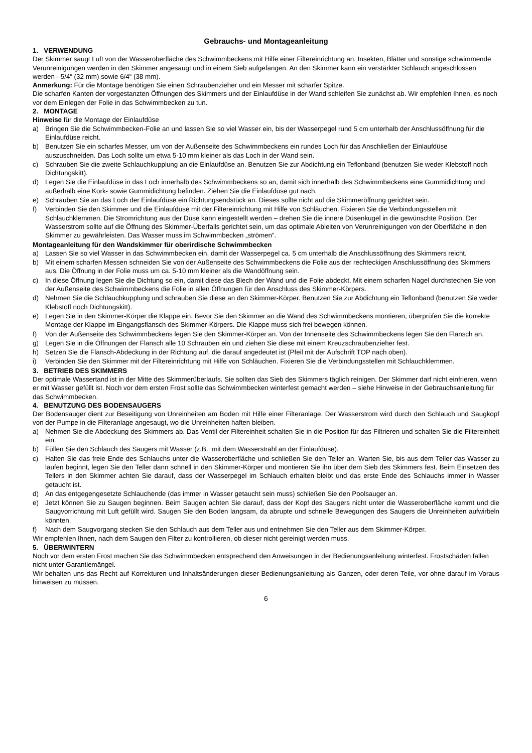Gebrauchs- und Montageanleitung
1. VERWENDUNG
Der Skimmer saugt Luft von der Wasseroberfläche des Schwimmbeckens mit Hilfe einer Filtereinrichtung an. Insekten, Blätter und sonstige schwimmende Verunreinigungen werden in den Skimmer angesaugt und in einem Sieb aufgefangen. An den Skimmer kann ein verstärkter Schlauch angeschlossen werden - 5/4“ (32 mm) sowie 6/4“ (38 mm).
Anmerkung: Für die Montage benötigen Sie einen Schraubenzieher und ein Messer mit scharfer Spitze.
Die scharfen Kanten der vorgestanzten Öffnungen des Skimmers und der Einlaufdüse in der Wand schleifen Sie zunächst ab. Wir empfehlen Ihnen, es noch vor dem Einlegen der Folie in das Schwimmbecken zu tun.
2. MONTAGE
Hinweise für die Montage der Einlaufdüse
a) Bringen Sie die Schwimmbecken-Folie an und lassen Sie so viel Wasser ein, bis der Wasserpegel rund 5 cm unterhalb der Anschlussöffnung für die Einlaufdüse reicht.
b) Benutzen Sie ein scharfes Messer, um von der Außenseite des Schwimmbeckens ein rundes Loch für das Anschließen der Einlaufdüse auszuschneiden. Das Loch sollte um etwa 5-10 mm kleiner als das Loch in der Wand sein.
c) Schrauben Sie die zweite Schlauchkupplung an die Einlaufdüse an. Benutzen Sie zur Abdichtung ein Teflonband (benutzen Sie weder Klebstoff noch Dichtungskitt).
d) Legen Sie die Einlaufdüse in das Loch innerhalb des Schwimmbeckens so an, damit sich innerhalb des Schwimmbeckens eine Gummidichtung und außerhalb eine Kork- sowie Gummidichtung befinden. Ziehen Sie die Einlaufdüse gut nach.
e) Schrauben Sie an das Loch der Einlaufdüse ein Richtungsendstück an. Dieses sollte nicht auf die Skimmeröffnung gerichtet sein.
f) Verbinden Sie den Skimmer und die Einlaufdüse mit der Filtereinrichtung mit Hilfe von Schläuchen. Fixieren Sie die Verbindungsstellen mit Schlauchklemmen. Die Stromrichtung aus der Düse kann eingestellt werden – drehen Sie die innere Düsenkugel in die gewünschte Position. Der Wasserstrom sollte auf die Öffnung des Skimmer-Überfalls gerichtet sein, um das optimale Ableiten von Verunreinigungen von der Oberfläche in den Skimmer zu gewährleisten. Das Wasser muss im Schwimmbecken „strömen“.
Montageanleitung für den Wandskimmer für oberirdische Schwimmbecken
a) Lassen Sie so viel Wasser in das Schwimmbecken ein, damit der Wasserpegel ca. 5 cm unterhalb die Anschlussöffnung des Skimmers reicht.
b) Mit einem scharfen Messen schneiden Sie von der Außenseite des Schwimmbeckens die Folie aus der rechteckigen Anschlussöffnung des Skimmers aus. Die Öffnung in der Folie muss um ca. 5-10 mm kleiner als die Wandöffnung sein.
c) In diese Öffnung legen Sie die Dichtung so ein, damit diese das Blech der Wand und die Folie abdeckt. Mit einem scharfen Nagel durchstechen Sie von der Außenseite des Schwimmbeckens die Folie in allen Öffnungen für den Anschluss des Skimmer-Körpers.
d) Nehmen Sie die Schlauchkupplung und schrauben Sie diese an den Skimmer-Körper. Benutzen Sie zur Abdichtung ein Teflonband (benutzen Sie weder Klebstoff noch Dichtungskitt).
e) Legen Sie in den Skimmer-Körper die Klappe ein. Bevor Sie den Skimmer an die Wand des Schwimmbeckens montieren, überprüfen Sie die korrekte Montage der Klappe im Eingangsflansch des Skimmer-Körpers. Die Klappe muss sich frei bewegen können.
f) Von der Außenseite des Schwimmbeckens legen Sie den Skimmer-Körper an. Von der Innenseite des Schwimmbeckens legen Sie den Flansch an.
g) Legen Sie in die Öffnungen der Flansch alle 10 Schrauben ein und ziehen Sie diese mit einem Kreuzschraubenzieher fest.
h) Setzen Sie die Flansch-Abdeckung in der Richtung auf, die darauf angedeutet ist (Pfeil mit der Aufschrift TOP nach oben).
i) Verbinden Sie den Skimmer mit der Filtereinrichtung mit Hilfe von Schläuchen. Fixieren Sie die Verbindungsstellen mit Schlauchklemmen.
3. BETRIEB DES SKIMMERS
Der optimale Wassertand ist in der Mitte des Skimmerüberlaufs. Sie sollten das Sieb des Skimmers täglich reinigen. Der Skimmer darf nicht einfrieren, wenn er mit Wasser gefüllt ist. Noch vor dem ersten Frost sollte das Schwimmbecken winterfest gemacht werden – siehe Hinweise in der Gebrauchsanleitung für das Schwimmbecken.
4. BENUTZUNG DES BODENSAUGERS
Der Bodensauger dient zur Beseitigung von Unreinheiten am Boden mit Hilfe einer Filteranlage. Der Wasserstrom wird durch den Schlauch und Saugkopf von der Pumpe in die Filteranlage angesaugt, wo die Unreinheiten haften bleiben.
a) Nehmen Sie die Abdeckung des Skimmers ab. Das Ventil der Filtereinheit schalten Sie in die Position für das Filtrieren und schalten Sie die Filtereinheit ein.
b) Füllen Sie den Schlauch des Saugers mit Wasser (z.B.: mit dem Wasserstrahl an der Einlaufdüse).
c) Halten Sie das freie Ende des Schlauchs unter die Wasseroberfläche und schließen Sie den Teller an. Warten Sie, bis aus dem Teller das Wasser zu laufen beginnt, legen Sie den Teller dann schnell in den Skimmer-Körper und montieren Sie ihn über dem Sieb des Skimmers fest. Beim Einsetzen des Tellers in den Skimmer achten Sie darauf, dass der Wasserpegel im Schlauch erhalten bleibt und das erste Ende des Schlauchs immer in Wasser getaucht ist.
d) An das entgegengesetzte Schlauchende (das immer in Wasser getaucht sein muss) schließen Sie den Poolsauger an.
e) Jetzt können Sie zu Saugen beginnen. Beim Saugen achten Sie darauf, dass der Kopf des Saugers nicht unter die Wasseroberfläche kommt und die Saugvorrichtung mit Luft gefüllt wird. Saugen Sie den Boden langsam, da abrupte und schnelle Bewegungen des Saugers die Unreinheiten aufwirbeln könnten.
f) Nach dem Saugvorgang stecken Sie den Schlauch aus dem Teller aus und entnehmen Sie den Teller aus dem Skimmer-Körper.
Wir empfehlen Ihnen, nach dem Saugen den Filter zu kontrollieren, ob dieser nicht gereinigt werden muss.
5. ÜBERWINTERN
Noch vor dem ersten Frost machen Sie das Schwimmbecken entsprechend den Anweisungen in der Bedienungsanleitung winterfest. Frostschäden fallen nicht unter Garantiemängel.
Wir behalten uns das Recht auf Korrekturen und Inhaltsänderungen dieser Bedienungsanleitung als Ganzen, oder deren Teile, vor ohne darauf im Voraus hinweisen zu müssen.
6